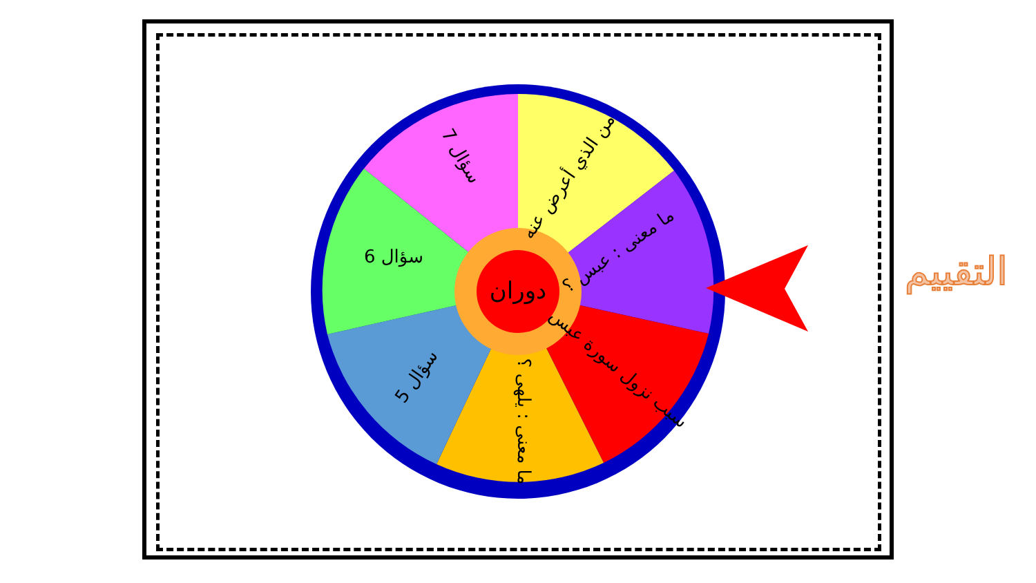دوران
من الذي أعرض عنه
ما معنى : عبس ؟
سبب نزول سورة عبس
ما معنى : يلهى ؟
سؤال 5
سؤال 6
سؤال 7
التقييم